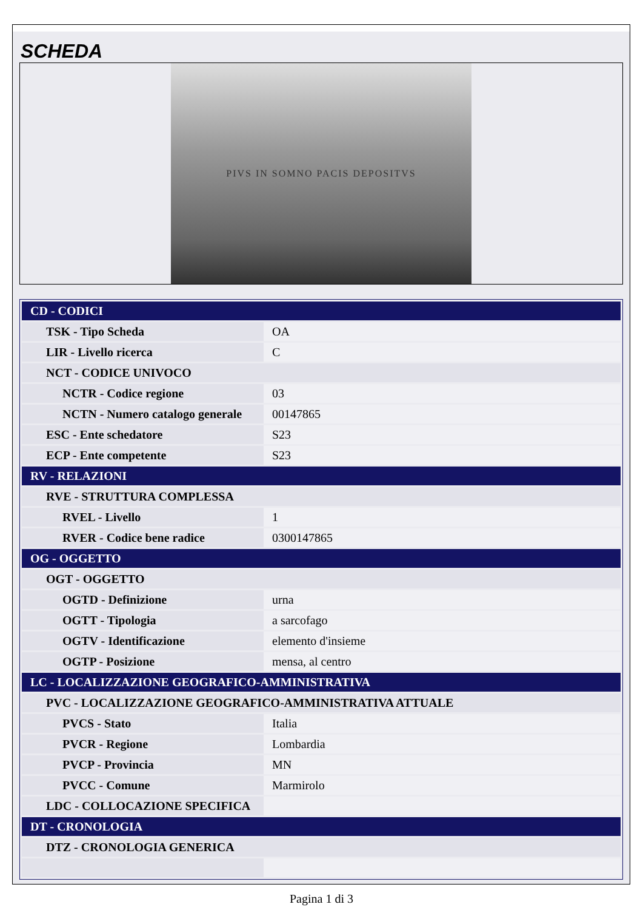SCHEDA
PIVS IN SOMNO PACIS DEPOSITVS
| CD - CODICI | |
| TSK - Tipo Scheda | OA |
| LIR - Livello ricerca | C |
| NCT - CODICE UNIVOCO | |
| NCTR - Codice regione | 03 |
| NCTN - Numero catalogo generale | 00147865 |
| ESC - Ente schedatore | S23 |
| ECP - Ente competente | S23 |
| RV - RELAZIONI | |
| RVE - STRUTTURA COMPLESSA | |
| RVEL - Livello | 1 |
| RVER - Codice bene radice | 0300147865 |
| OG - OGGETTO | |
| OGT - OGGETTO | |
| OGTD - Definizione | urna |
| OGTT - Tipologia | a sarcofago |
| OGTV - Identificazione | elemento d'insieme |
| OGTP - Posizione | mensa, al centro |
| LC - LOCALIZZAZIONE GEOGRAFICO-AMMINISTRATIVA | |
| PVC - LOCALIZZAZIONE GEOGRAFICO-AMMINISTRATIVA ATTUALE | |
| PVCS - Stato | Italia |
| PVCR - Regione | Lombardia |
| PVCP - Provincia | MN |
| PVCC - Comune | Marmirolo |
| LDC - COLLOCAZIONE SPECIFICA | |
| DT - CRONOLOGIA | |
| DTZ - CRONOLOGIA GENERICA | |
Pagina 1 di 3